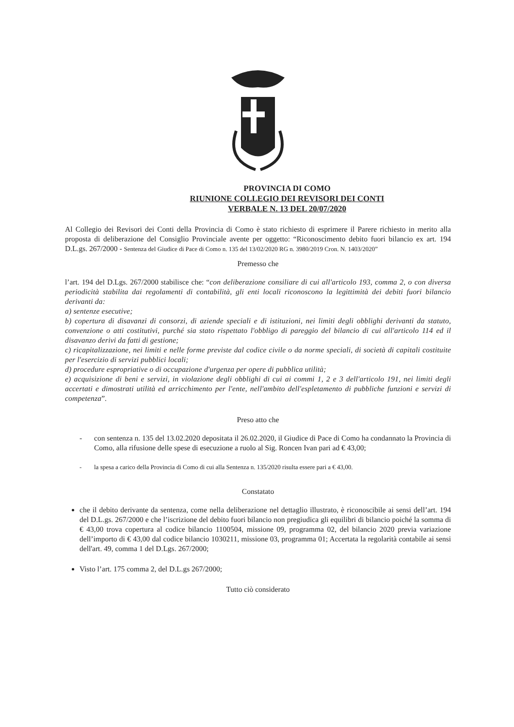PROVINCIA DI COMO
RIUNIONE COLLEGIO DEI REVISORI DEI CONTI
VERBALE N. 13 DEL 20/07/2020
Al Collegio dei Revisori dei Conti della Provincia di Como è stato richiesto di esprimere il Parere richiesto in merito alla proposta di deliberazione del Consiglio Provinciale avente per oggetto: “Riconoscimento debito fuori bilancio ex art. 194 D.L.gs. 267/2000 - Sentenza del Giudice di Pace di Como n. 135 del 13/02/2020 RG n. 3980/2019 Cron. N. 1403/2020”
Premesso che
l’art. 194 del D.Lgs. 267/2000 stabilisce che: “con deliberazione consiliare di cui all'articolo 193, comma 2, o con diversa periodicità stabilita dai regolamenti di contabilità, gli enti locali riconoscono la legittimità dei debiti fuori bilancio derivanti da:
a) sentenze esecutive;
b) copertura di disavanzi di consorzi, di aziende speciali e di istituzioni, nei limiti degli obblighi derivanti da statuto, convenzione o atti costitutivi, purché sia stato rispettato l'obbligo di pareggio del bilancio di cui all'articolo 114 ed il disavanzo derivi da fatti di gestione;
c) ricapitalizzazione, nei limiti e nelle forme previste dal codice civile o da norme speciali, di società di capitali costituite per l'esercizio di servizi pubblici locali;
d) procedure espropriative o di occupazione d'urgenza per opere di pubblica utilità;
e) acquisizione di beni e servizi, in violazione degli obblighi di cui ai commi 1, 2 e 3 dell'articolo 191, nei limiti degli accertati e dimostrati utilità ed arricchimento per l'ente, nell'ambito dell'espletamento di pubbliche funzioni e servizi di competenza”.
Preso atto che
- con sentenza n. 135 del 13.02.2020 depositata il 26.02.2020, il Giudice di Pace di Como ha condannato la Provincia di Como, alla rifusione delle spese di esecuzione a ruolo al Sig. Roncen Ivan pari ad € 43,00;
- la spesa a carico della Provincia di Como di cui alla Sentenza n. 135/2020 risulta essere pari a € 43,00.
Constatato
che il debito derivante da sentenza, come nella deliberazione nel dettaglio illustrato, è riconoscibile ai sensi dell’art. 194 del D.L.gs. 267/2000 e che l’iscrizione del debito fuori bilancio non pregiudica gli equilibri di bilancio poiché la somma di € 43,00 trova copertura al codice bilancio 1100504, missione 09, programma 02, del bilancio 2020 previa variazione dell’importo di € 43,00 dal codice bilancio 1030211, missione 03, programma 01; Accertata la regolarità contabile ai sensi dell'art. 49, comma 1 del D.Lgs. 267/2000;
Visto l’art. 175 comma 2, del D.L.gs 267/2000;
Tutto ciò considerato